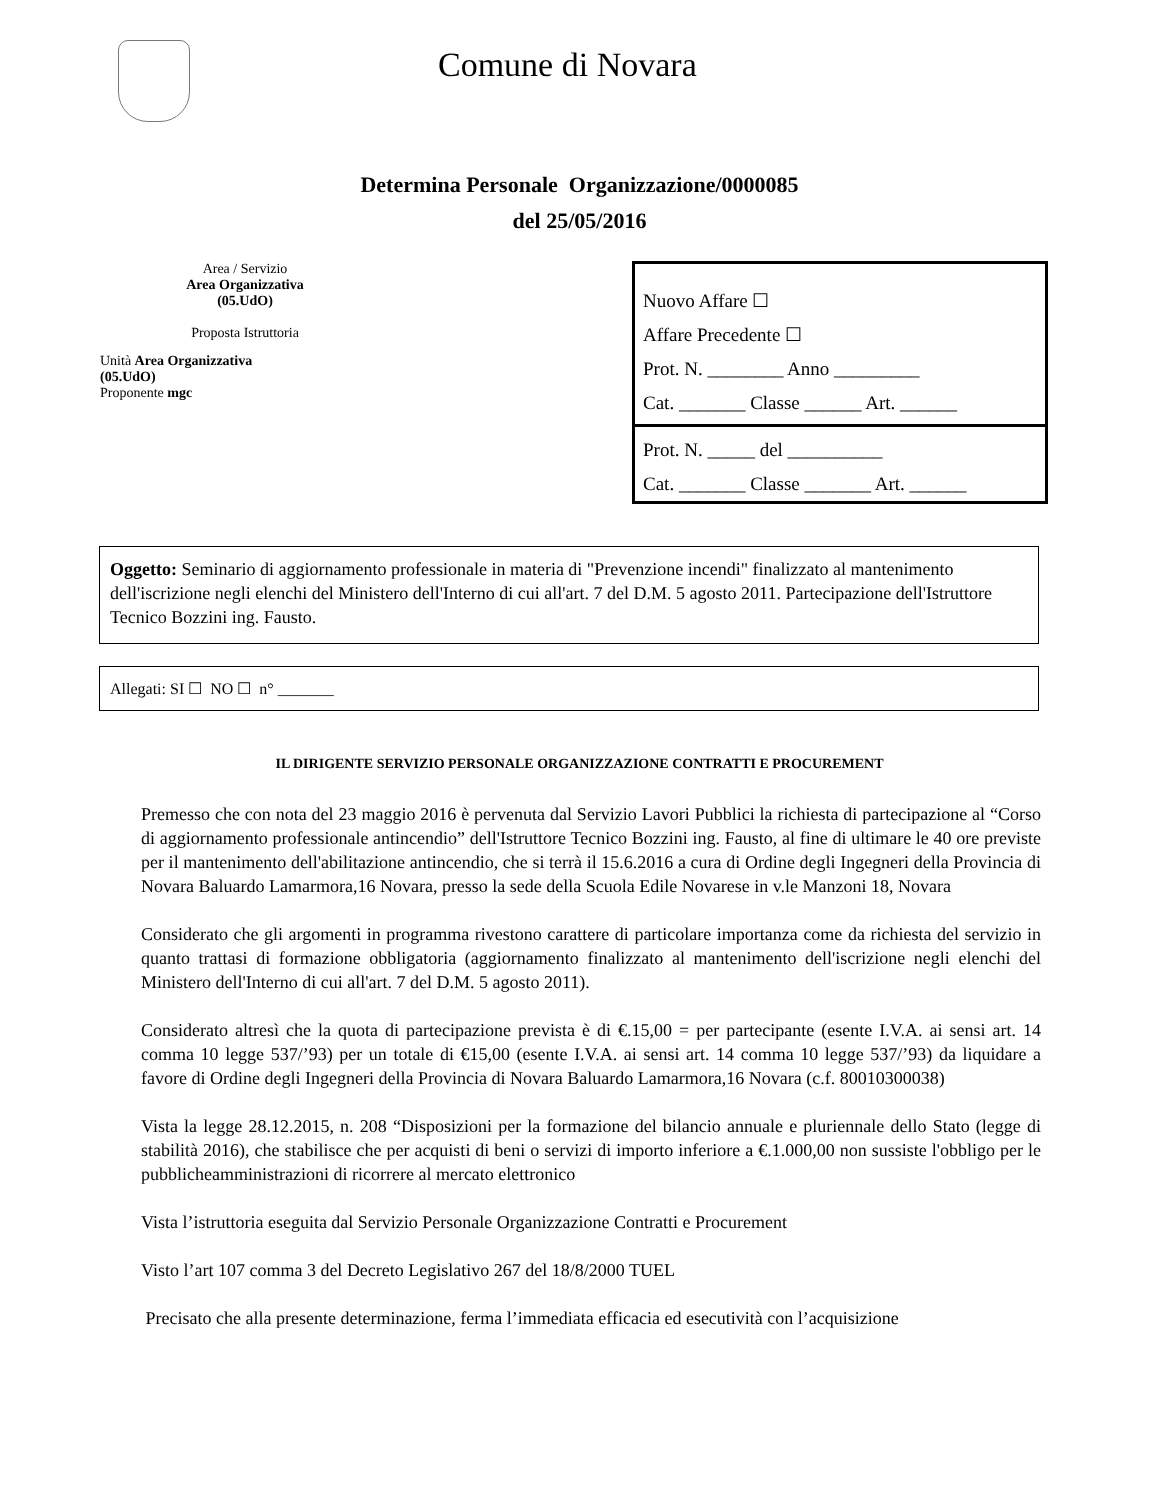Comune di Novara
Determina Personale Organizzazione/0000085
del 25/05/2016
Area / Servizio
Area Organizzativa
(05.UdO)
Proposta Istruttoria
Unità Area Organizzativa
(05.UdO)
Proponente mgc
Nuovo Affare ☐
Affare Precedente ☐
Prot. N. ________ Anno _________
Cat. _______ Classe ______ Art. ______
Prot. N. _____ del __________
Cat. _______ Classe _______ Art. ______
Oggetto: Seminario di aggiornamento professionale in materia di "Prevenzione incendi" finalizzato al mantenimento dell'iscrizione negli elenchi del Ministero dell'Interno di cui all'art. 7 del D.M. 5 agosto 2011. Partecipazione dell'Istruttore Tecnico Bozzini ing. Fausto.
Allegati: SI ☐ NO ☐ n° _______
IL DIRIGENTE SERVIZIO PERSONALE ORGANIZZAZIONE CONTRATTI E PROCUREMENT
Premesso che con nota del 23 maggio 2016 è pervenuta dal Servizio Lavori Pubblici la richiesta di partecipazione al “Corso di aggiornamento professionale antincendio” dell'Istruttore Tecnico Bozzini ing. Fausto, al fine di ultimare le 40 ore previste per il mantenimento dell'abilitazione antincendio, che si terrà il 15.6.2016 a cura di Ordine degli Ingegneri della Provincia di Novara Baluardo Lamarmora,16 Novara, presso la sede della Scuola Edile Novarese in v.le Manzoni 18, Novara
Considerato che gli argomenti in programma rivestono carattere di particolare importanza come da richiesta del servizio in quanto trattasi di formazione obbligatoria (aggiornamento finalizzato al mantenimento dell'iscrizione negli elenchi del Ministero dell'Interno di cui all'art. 7 del D.M. 5 agosto 2011).
Considerato altresì che la quota di partecipazione prevista è di €.15,00 = per partecipante (esente I.V.A. ai sensi art. 14 comma 10 legge 537/’93) per un totale di €15,00 (esente I.V.A. ai sensi art. 14 comma 10 legge 537/’93) da liquidare a favore di Ordine degli Ingegneri della Provincia di Novara Baluardo Lamarmora,16 Novara (c.f. 80010300038)
Vista la legge 28.12.2015, n. 208 “Disposizioni per la formazione del bilancio annuale e pluriennale dello Stato (legge di stabilità 2016), che stabilisce che per acquisti di beni o servizi di importo inferiore a €.1.000,00 non sussiste l'obbligo per le pubblicheamministrazioni di ricorrere al mercato elettronico
Vista l’istruttoria eseguita dal Servizio Personale Organizzazione Contratti e Procurement
Visto l’art 107 comma 3 del Decreto Legislativo 267 del 18/8/2000 TUEL
Precisato che alla presente determinazione, ferma l’immediata efficacia ed esecutività con l’acquisizione